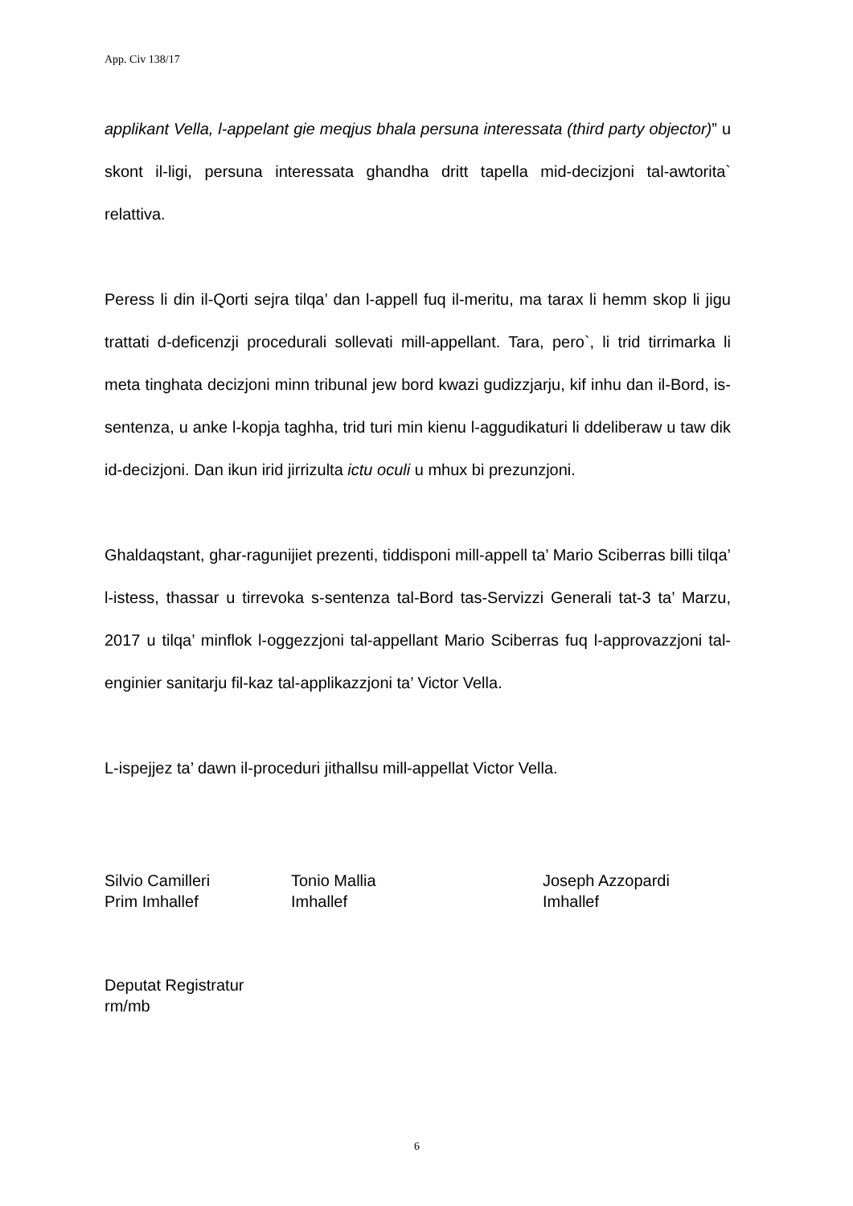App. Civ 138/17
applikant Vella, l-appelant gie meqjus bhala persuna interessata (third party objector)” u skont il-ligi, persuna interessata ghandha dritt tapella mid-decizjoni tal-awtorita` relattiva.
Peress li din il-Qorti sejra tilqa’ dan l-appell fuq il-meritu, ma tarax li hemm skop li jigu trattati d-deficenzji procedurali sollevati mill-appellant. Tara, pero`, li trid tirrimarka li meta tinghata decizjoni minn tribunal jew bord kwazi gudizzjarju, kif inhu dan il-Bord, is-sentenza, u anke l-kopja taghha, trid turi min kienu l-aggudikaturi li ddeliberaw u taw dik id-decizjoni. Dan ikun irid jirrizulta ictu oculi u mhux bi prezunzjoni.
Ghaldaqstant, ghar-ragunijiet prezenti, tiddisponi mill-appell ta’ Mario Sciberras billi tilqa’ l-istess, thassar u tirrevoka s-sentenza tal-Bord tas-Servizzi Generali tat-3 ta’ Marzu, 2017 u tilqa’ minflok l-oggezzjoni tal-appellant Mario Sciberras fuq l-approvazzjoni tal-enginier sanitarju fil-kaz tal-applikazzjoni ta’ Victor Vella.
L-ispejjez ta’ dawn il-proceduri jithallsu mill-appellat Victor Vella.
Silvio Camilleri
Prim Imhallef
Tonio Mallia
Imhallef
Joseph Azzopardi
Imhallef
Deputat Registratur
rm/mb
6